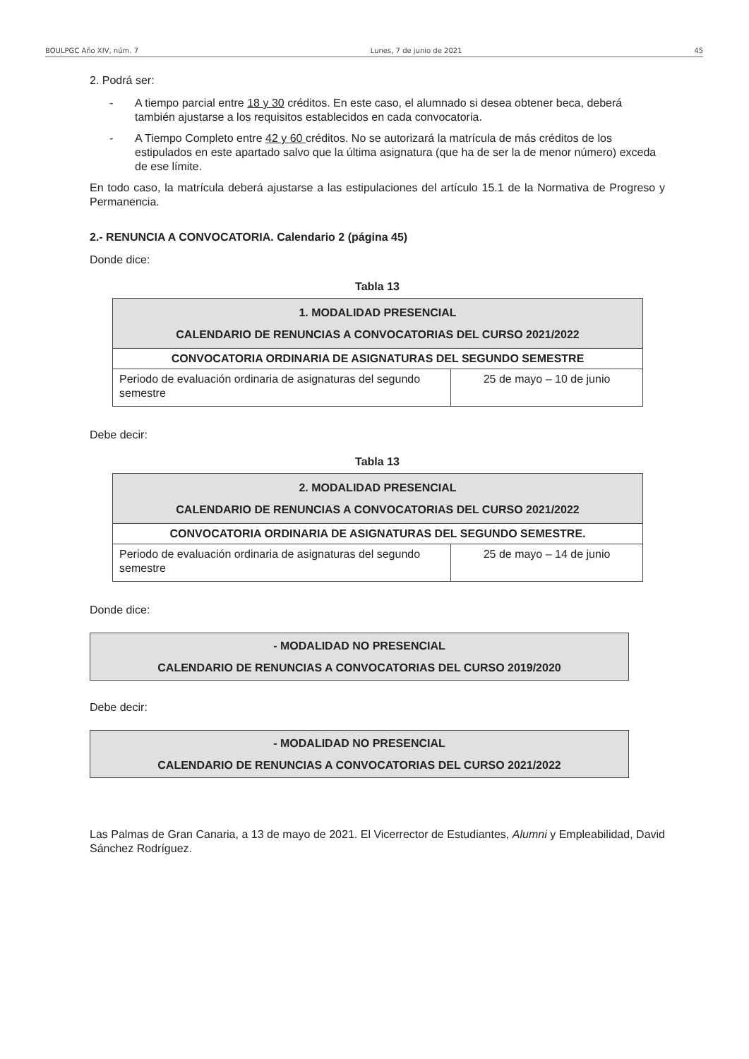BOULPGC Año XIV, núm. 7 Lunes, 7 de junio de 2021 45
2. Podrá ser:
- A tiempo parcial entre 18 y 30 créditos. En este caso, el alumnado si desea obtener beca, deberá también ajustarse a los requisitos establecidos en cada convocatoria.
- A Tiempo Completo entre 42 y 60 créditos. No se autorizará la matrícula de más créditos de los estipulados en este apartado salvo que la última asignatura (que ha de ser la de menor número) exceda de ese límite.
En todo caso, la matrícula deberá ajustarse a las estipulaciones del artículo 15.1 de la Normativa de Progreso y Permanencia.
2.- RENUNCIA A CONVOCATORIA. Calendario 2 (página 45)
Donde dice:
Tabla 13
| 1. MODALIDAD PRESENCIAL CALENDARIO DE RENUNCIAS A CONVOCATORIAS DEL CURSO 2021/2022 | |
| CONVOCATORIA ORDINARIA DE ASIGNATURAS DEL SEGUNDO SEMESTRE | |
| Periodo de evaluación ordinaria de asignaturas del segundo semestre | 25 de mayo – 10 de junio |
Debe decir:
Tabla 13
| 2. MODALIDAD PRESENCIAL CALENDARIO DE RENUNCIAS A CONVOCATORIAS DEL CURSO 2021/2022 | |
| CONVOCATORIA ORDINARIA DE ASIGNATURAS DEL SEGUNDO SEMESTRE. | |
| Periodo de evaluación ordinaria de asignaturas del segundo semestre | 25 de mayo – 14 de junio |
Donde dice:
- MODALIDAD NO PRESENCIAL
CALENDARIO DE RENUNCIAS A CONVOCATORIAS DEL CURSO 2019/2020
Debe decir:
- MODALIDAD NO PRESENCIAL
CALENDARIO DE RENUNCIAS A CONVOCATORIAS DEL CURSO 2021/2022
Las Palmas de Gran Canaria, a 13 de mayo de 2021. El Vicerrector de Estudiantes, Alumni y Empleabilidad, David Sánchez Rodríguez.